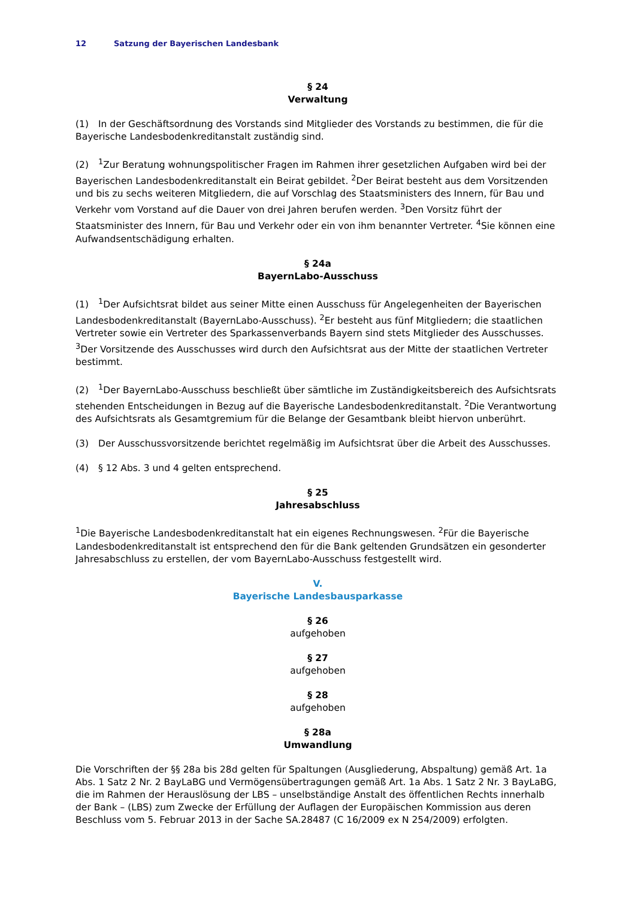12 Satzung der Bayerischen Landesbank
§ 24
Verwaltung
(1) In der Geschäftsordnung des Vorstands sind Mitglieder des Vorstands zu bestimmen, die für die Bayerische Landesbodenkreditanstalt zuständig sind.
(2)<sup>1</sup>Zur Beratung wohnungspolitischer Fragen im Rahmen ihrer gesetzlichen Aufgaben wird bei der Bayerischen Landesbodenkreditanstalt ein Beirat gebildet. <sup>2</sup>Der Beirat besteht aus dem Vorsitzenden und bis zu sechs weiteren Mitgliedern, die auf Vorschlag des Staatsministers des Innern, für Bau und Verkehr vom Vorstand auf die Dauer von drei Jahren berufen werden. <sup>3</sup>Den Vorsitz führt der Staatsminister des Innern, für Bau und Verkehr oder ein von ihm benannter Vertreter. <sup>4</sup>Sie können eine Aufwandsentschädigung erhalten.
§ 24a
BayernLabo-Ausschuss
(1)<sup>1</sup>Der Aufsichtsrat bildet aus seiner Mitte einen Ausschuss für Angelegenheiten der Bayerischen Landesbodenkreditanstalt (BayernLabo-Ausschuss). <sup>2</sup>Er besteht aus fünf Mitgliedern; die staatlichen Vertreter sowie ein Vertreter des Sparkassenverbands Bayern sind stets Mitglieder des Ausschusses. <sup>3</sup>Der Vorsitzende des Ausschusses wird durch den Aufsichtsrat aus der Mitte der staatlichen Vertreter bestimmt.
(2)<sup>1</sup>Der BayernLabo-Ausschuss beschließt über sämtliche im Zuständigkeitsbereich des Aufsichtsrats stehenden Entscheidungen in Bezug auf die Bayerische Landesbodenkreditanstalt. <sup>2</sup>Die Verantwortung des Aufsichtsrats als Gesamtgremium für die Belange der Gesamtbank bleibt hiervon unberührt.
(3) Der Ausschussvorsitzende berichtet regelmäßig im Aufsichtsrat über die Arbeit des Ausschusses.
(4) § 12 Abs. 3 und 4 gelten entsprechend.
§ 25
Jahresabschluss
<sup>1</sup> Die Bayerische Landesbodenkreditanstalt hat ein eigenes Rechnungswesen. <sup>2</sup>Für die Bayerische Landesbodenkreditanstalt ist entsprechend den für die Bank geltenden Grundsätzen ein gesonderter Jahresabschluss zu erstellen, der vom BayernLabo-Ausschuss festgestellt wird.
V.
Bayerische Landesbausparkasse
§ 26
aufgehoben
§ 27
aufgehoben
§ 28
aufgehoben
§ 28a
Umwandlung
Die Vorschriften der §§ 28a bis 28d gelten für Spaltungen (Ausgliederung, Abspaltung) gemäß Art. 1a Abs. 1 Satz 2 Nr. 2 BayLaBG und Vermögensübertragungen gemäß Art. 1a Abs. 1 Satz 2 Nr. 3 BayLaBG, die im Rahmen der Herauslösung der LBS – unselbständige Anstalt des öffentlichen Rechts innerhalb der Bank – (LBS) zum Zwecke der Erfüllung der Auflagen der Europäischen Kommission aus deren Beschluss vom 5. Februar 2013 in der Sache SA.28487 (C 16/2009 ex N 254/2009) erfolgten.